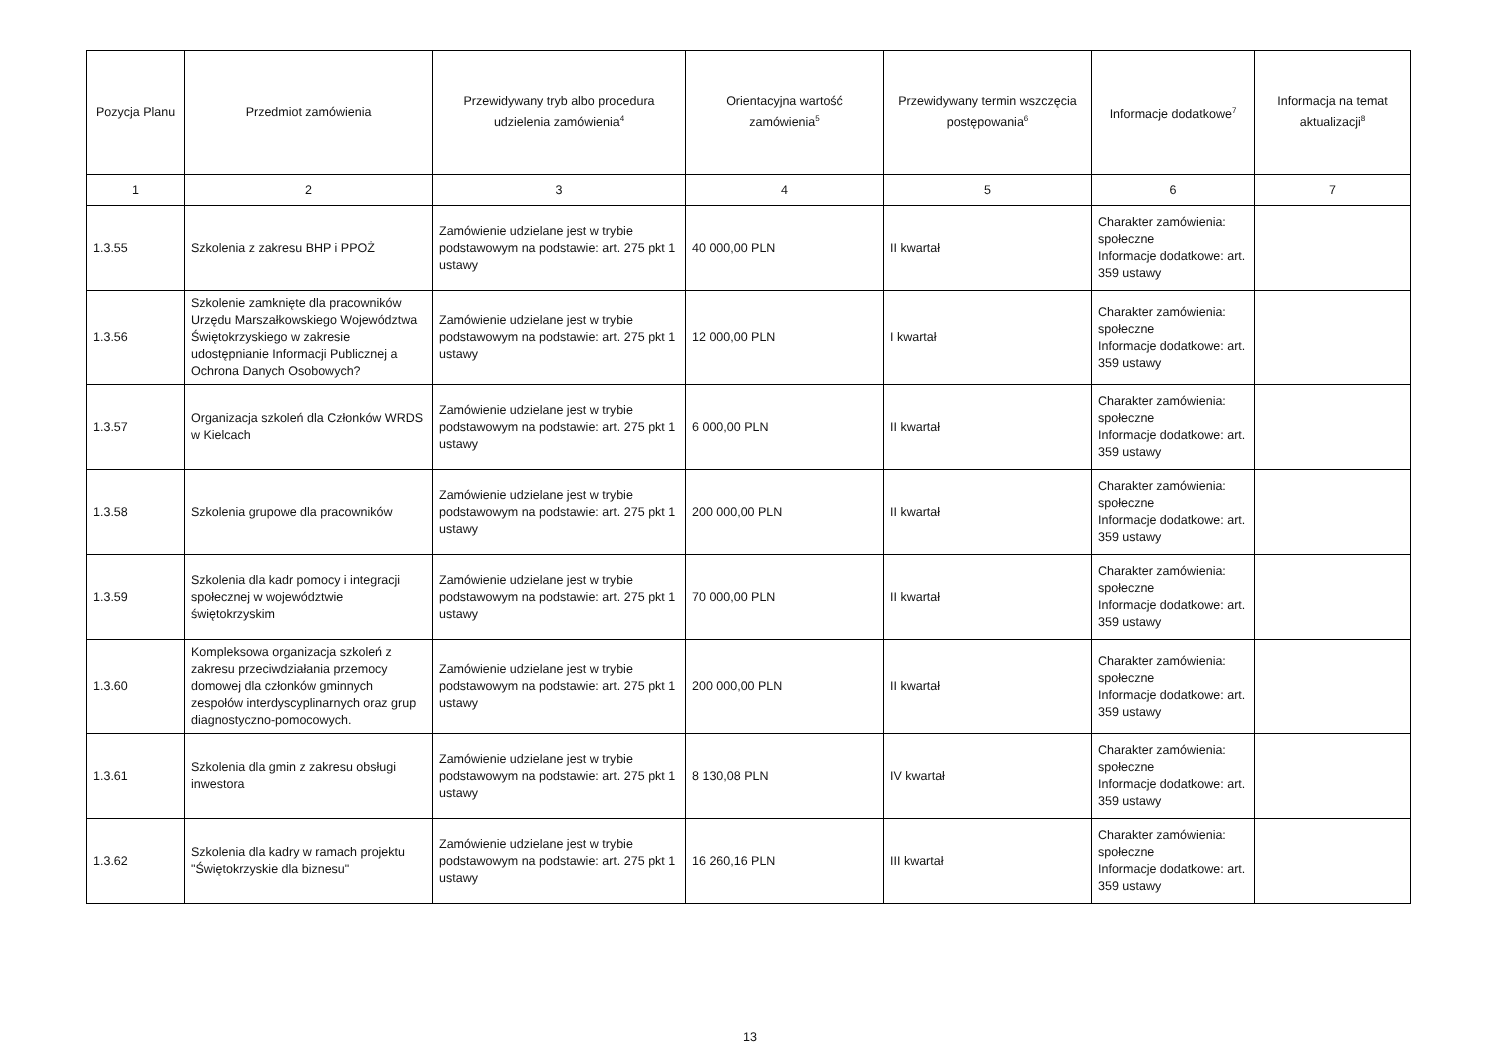| Pozycja Planu | Przedmiot zamówienia | Przewidywany tryb albo procedura udzielenia zamówienia<sup>4</sup> | Orientacyjna wartość zamówienia<sup>5</sup> | Przewidywany termin wszczęcia postępowania<sup>6</sup> | Informacje dodatkowe<sup>7</sup> | Informacja na temat aktualizacji<sup>8</sup> |
| --- | --- | --- | --- | --- | --- | --- |
| 1 | 2 | 3 | 4 | 5 | 6 | 7 |
| 1.3.55 | Szkolenia z zakresu BHP i PPOŻ | Zamówienie udzielane jest w trybie podstawowym na podstawie: art. 275 pkt 1 ustawy | 40 000,00 PLN | II kwartał | Charakter zamówienia: społeczne Informacje dodatkowe: art. 359 ustawy | |
| 1.3.56 | Szkolenie zamknięte dla pracowników Urzędu Marszałkowskiego Województwa Świętokrzyskiego w zakresie udostępnianie Informacji Publicznej a Ochrona Danych Osobowych? | Zamówienie udzielane jest w trybie podstawowym na podstawie: art. 275 pkt 1 ustawy | 12 000,00 PLN | I kwartał | Charakter zamówienia: społeczne Informacje dodatkowe: art. 359 ustawy | |
| 1.3.57 | Organizacja szkoleń dla Członków WRDS w Kielcach | Zamówienie udzielane jest w trybie podstawowym na podstawie: art. 275 pkt 1 ustawy | 6 000,00 PLN | II kwartał | Charakter zamówienia: społeczne Informacje dodatkowe: art. 359 ustawy | |
| 1.3.58 | Szkolenia grupowe dla pracowników | Zamówienie udzielane jest w trybie podstawowym na podstawie: art. 275 pkt 1 ustawy | 200 000,00 PLN | II kwartał | Charakter zamówienia: społeczne Informacje dodatkowe: art. 359 ustawy | |
| 1.3.59 | Szkolenia dla kadr pomocy i integracji społecznej w województwie świętokrzyskim | Zamówienie udzielane jest w trybie podstawowym na podstawie: art. 275 pkt 1 ustawy | 70 000,00 PLN | II kwartał | Charakter zamówienia: społeczne Informacje dodatkowe: art. 359 ustawy | |
| 1.3.60 | Kompleksowa organizacja szkoleń z zakresu przeciwdziałania przemocy domowej dla członków gminnych zespołów interdyscyplinarnych oraz grup diagnostyczno-pomocowych. | Zamówienie udzielane jest w trybie podstawowym na podstawie: art. 275 pkt 1 ustawy | 200 000,00 PLN | II kwartał | Charakter zamówienia: społeczne Informacje dodatkowe: art. 359 ustawy | |
| 1.3.61 | Szkolenia dla gmin z zakresu obsługi inwestora | Zamówienie udzielane jest w trybie podstawowym na podstawie: art. 275 pkt 1 ustawy | 8 130,08 PLN | IV kwartał | Charakter zamówienia: społeczne Informacje dodatkowe: art. 359 ustawy | |
| 1.3.62 | Szkolenia dla kadry w ramach projektu "Świętokrzyskie dla biznesu" | Zamówienie udzielane jest w trybie podstawowym na podstawie: art. 275 pkt 1 ustawy | 16 260,16 PLN | III kwartał | Charakter zamówienia: społeczne Informacje dodatkowe: art. 359 ustawy | |
13